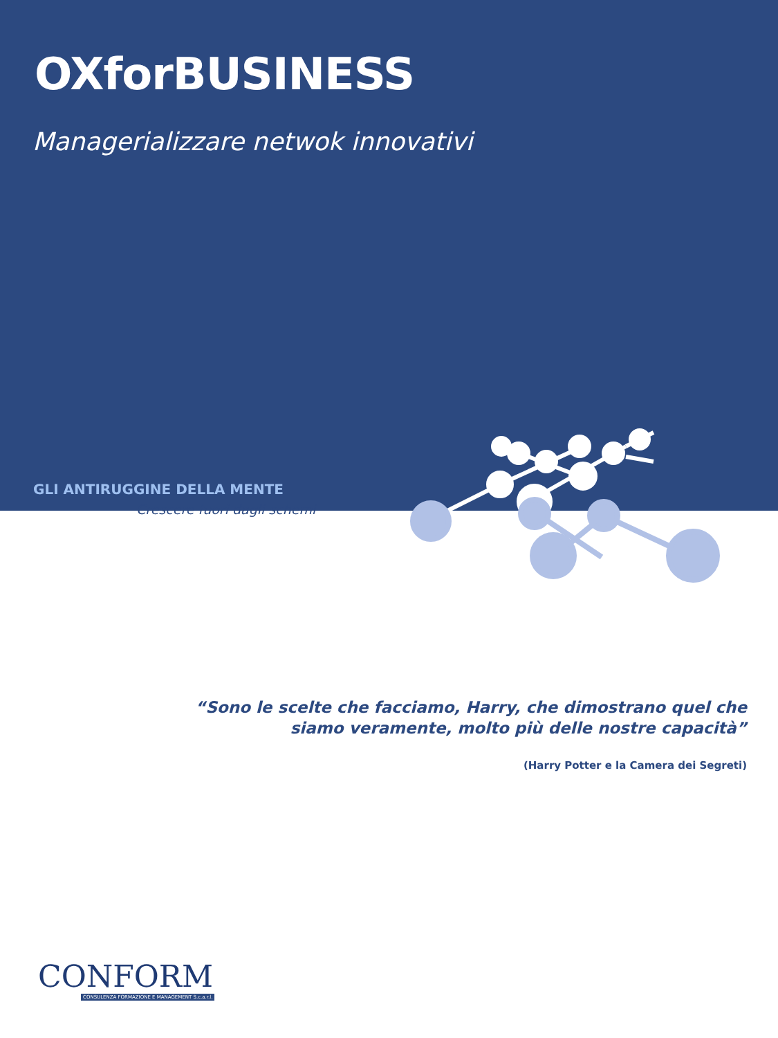OXforBUSINESS
Managerializzare netwok innovativi
GLI ANTIRUGGINE DELLA MENTE
Crescere fuori dagli schemi
“Sono le scelte che facciamo, Harry, che dimostrano quel che
siamo veramente, molto più delle nostre capacità”
(Harry Potter e la Camera dei Segreti)
CONFORM
CONSULENZA FORMAZIONE E MANAGEMENT S.c.a.r.l.